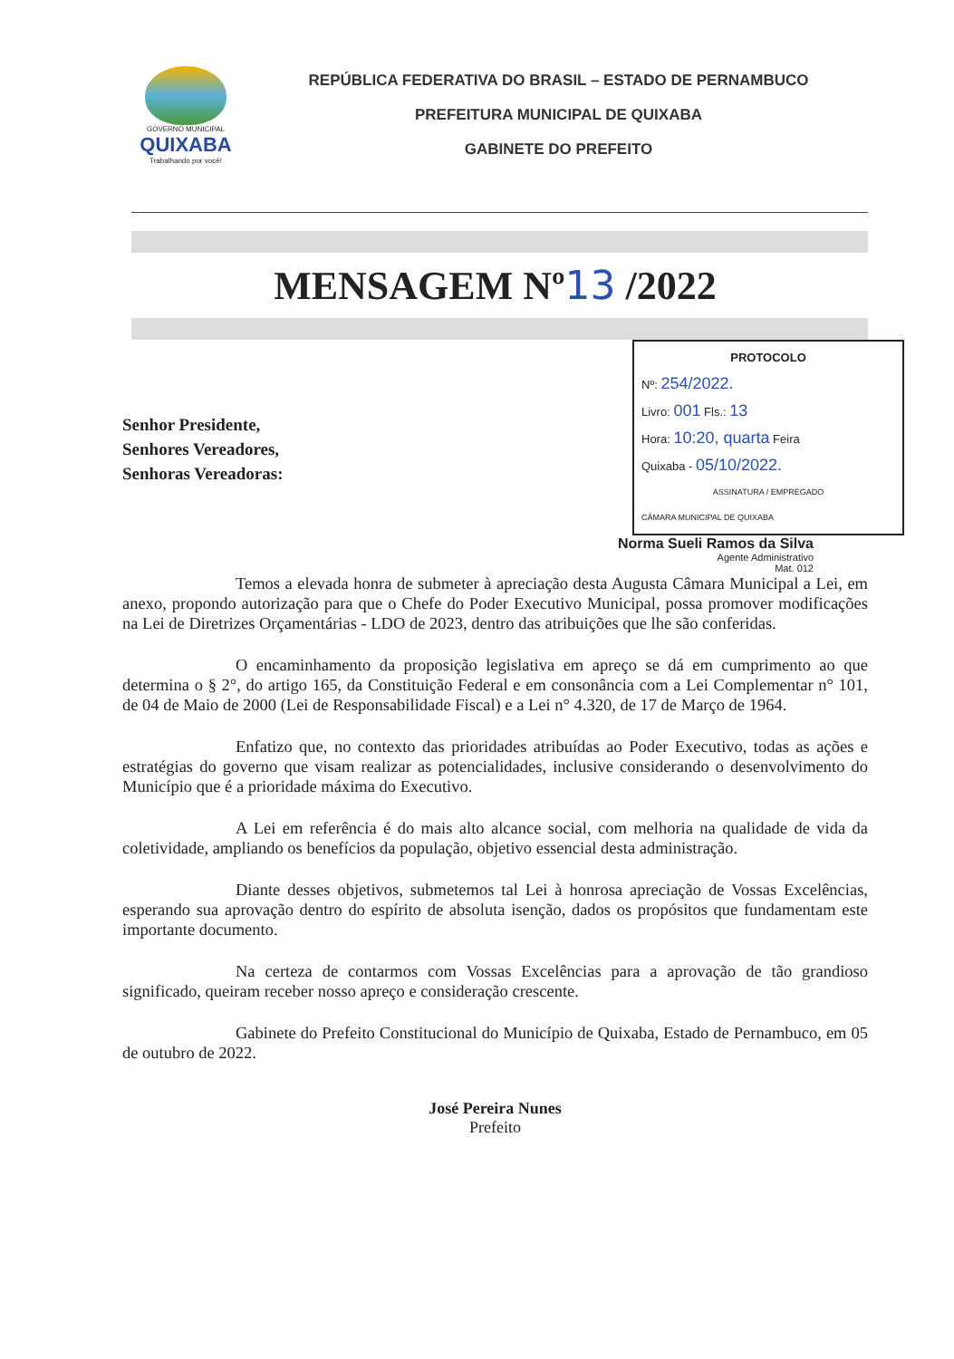GOVERNO MUNICIPAL
QUIXABA
Trabalhando por você!
REPÚBLICA FEDERATIVA DO BRASIL – ESTADO DE PERNAMBUCO
PREFEITURA MUNICIPAL DE QUIXABA
GABINETE DO PREFEITO
MENSAGEM Nº13 /2022
PROTOCOLO
Nº: 254/2022.
Livro: 001 Fls.: 13
Hora: 10:20, quarta Feira
Quixaba - 05/10/2022.
ASSINATURA / EMPREGADO
CÂMARA MUNICIPAL DE QUIXABA
Senhor Presidente,
Senhores Vereadores,
Senhoras Vereadoras:
Norma Sueli Ramos da Silva
Agente Administrativo
Mat. 012
Temos a elevada honra de submeter à apreciação desta Augusta Câmara Municipal a Lei, em anexo, propondo autorização para que o Chefe do Poder Executivo Municipal, possa promover modificações na Lei de Diretrizes Orçamentárias - LDO de 2023, dentro das atribuições que lhe são conferidas.
O encaminhamento da proposição legislativa em apreço se dá em cumprimento ao que determina o § 2°, do artigo 165, da Constituição Federal e em consonância com a Lei Complementar n° 101, de 04 de Maio de 2000 (Lei de Responsabilidade Fiscal) e a Lei n° 4.320, de 17 de Março de 1964.
Enfatizo que, no contexto das prioridades atribuídas ao Poder Executivo, todas as ações e estratégias do governo que visam realizar as potencialidades, inclusive considerando o desenvolvimento do Município que é a prioridade máxima do Executivo.
A Lei em referência é do mais alto alcance social, com melhoria na qualidade de vida da coletividade, ampliando os benefícios da população, objetivo essencial desta administração.
Diante desses objetivos, submetemos tal Lei à honrosa apreciação de Vossas Excelências, esperando sua aprovação dentro do espírito de absoluta isenção, dados os propósitos que fundamentam este importante documento.
Na certeza de contarmos com Vossas Excelências para a aprovação de tão grandioso significado, queiram receber nosso apreço e consideração crescente.
Gabinete do Prefeito Constitucional do Município de Quixaba, Estado de Pernambuco, em 05 de outubro de 2022.
José Pereira Nunes
Prefeito